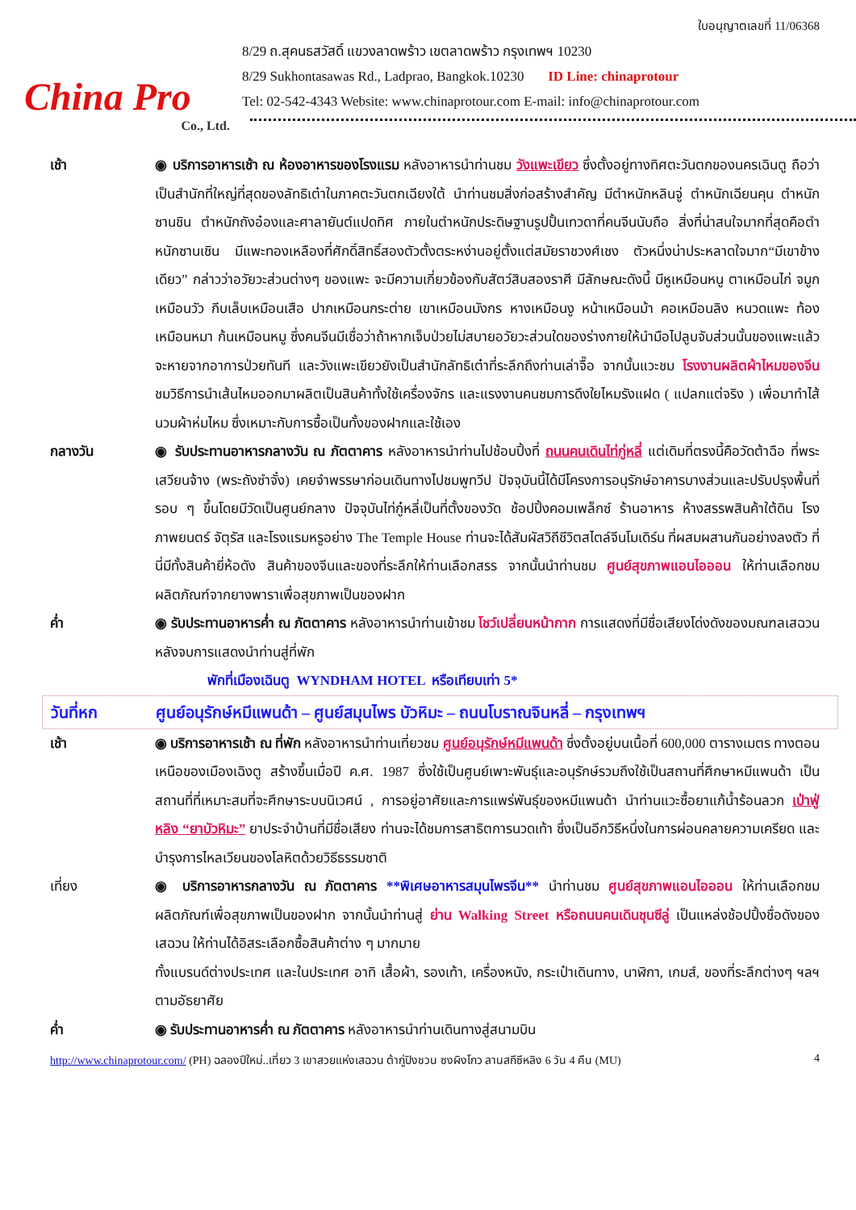China Pro
Co., Ltd.
ใบอนุญาตเลขที่ 11/06368
8/29 ถ.สุคนธสวัสดิ์ แขวงลาดพร้าว เขตลาดพร้าว กรุงเทพฯ 10230
8/29 Sukhontasawas Rd., Ladprao, Bangkok.10230 ID Line: chinaprotour
Tel: 02-542-4343 Website: www.chinaprotour.com E-mail: info@chinaprotour.com
เช้า ◉ บริการอาหารเช้า ณ ห้องอาหารของโรงแรม หลังอาหารนำท่านชม วังแพะเขียว ซึ่งตั้งอยู่ทางทิศตะวันตกของนครเฉินตู ถือว่าเป็นสำนักที่ใหญ่ที่สุดของลัทธิเต๋าในภาคตะวันตกเฉียงใต้ นำท่านชมสิ่งก่อสร้างสำคัญ มีตำหนักหลินจู่ ตำหนักเฉียนคุน ตำหนักซานชิน ตำหนักถังอ๋องและศาลายันต์แปดทิศ ภายในตำหนักประดิษฐานรูปปั้นเทวดาที่คนจีนนับถือ สิ่งที่น่าสนใจมากที่สุดคือตำหนักซานเชิน มีแพะทองเหลืองที่ศักดิ์สิทธิ์สองตัวตั้งตระหง่านอยู่ตั้งแต่สมัยราชวงศ์เชง ตัวหนึ่งน่าประหลาดใจมาก“มีเขาข้างเดียว” กล่าวว่าอวัยวะส่วนต่างๆ ของแพะ จะมีความเกี่ยวข้องกับสัตว์สิบสองราศี มีลักษณะดังนี้ มีหูเหมือนหนู ตาเหมือนไก่ จมูกเหมือนวัว กีบเล็บเหมือนเสือ ปากเหมือนกระต่าย เขาเหมือนมังกร หางเหมือนงู หน้าเหมือนม้า คอเหมือนลิง หนวดแพะ ท้องเหมือนหมา ก้นเหมือนหมู ซึ่งคนจีนมีเชื่อว่าถ้าหากเจ็บป่วยไม่สบายอวัยวะส่วนใดของร่างกายให้นำมือไปลูบจับส่วนนั้นของแพะแล้วจะหายจากอาการป่วยทันที และวังแพะเขียวยังเป็นสำนักลัทธิเต๋าที่ระลึกถึงท่านเล่าจื๊อ จากนั้นแวะชม โรงงานผลิตผ้าไหมของจีน ชมวิธีการนำเส้นไหมออกมาผลิตเป็นสินค้าทั้งใช้เครื่องจักร และแรงงานคนชมการดึงใยไหมรังแฝด ( แปลกแต่จริง ) เพื่อมาทำไส้นวมผ้าห่มไหม ซึ่งเหมาะกับการซื้อเป็นทั้งของฝากและใช้เอง
กลางวัน ◉ รับประทานอาหารกลางวัน ณ ภัตตาคาร หลังอาหารนำท่านไปช้อบปิ้งที่ ถนนคนเดินไท่กู่หลี่ แต่เดิมที่ตรงนี้คือวัดต้าฉือ ที่พระเสวียนจ้าง (พระถังซำจั๋ง) เคยจำพรรษาก่อนเดินทางไปชมพูทวีป ปัจจุบันนี้ได้มีโครงการอนุรักษ์อาคารบางส่วนและปรับปรุงพื้นที่รอบ ๆ ขึ้นโดยมีวัดเป็นศูนย์กลาง ปัจจุบันไท่กู๋หลี่เป็นที่ตั้งของวัด ช้อปปิ้งคอมเพล็กซ์ ร้านอาหาร ห้างสรรพสินค้าใต้ดิน โรงภาพยนตร์ จัตุรัส และโรงแรมหรูอย่าง The Temple House ท่านจะได้สัมผัสวิถีชีวิตสไตล์จีนโมเดิร์น ที่ผสมผสานกันอย่างลงตัว ที่นี่มีทั้งสินค้ายี่ห้อดัง สินค้าของจีนและของที่ระลึกให้ท่านเลือกสรร จากนั้นนำท่านชม ศูนย์สุขภาพแอนไอออน ให้ท่านเลือกชมผลิตภัณฑ์จากยางพาราเพื่อสุขภาพเป็นของฝาก
ค่ำ ◉ รับประทานอาหารค่ำ ณ ภัตตาคาร หลังอาหารนำท่านเข้าชม โชว์เปลี่ยนหน้ากาก การแสดงที่มีชื่อเสียงโด่งดังของมณฑลเสฉวน หลังจบการแสดงนำท่านสู่ที่พัก
พักที่เมืองเฉินตู WYNDHAM HOTEL หรือเทียบเท่า 5*
วันที่หก ศูนย์อนุรักษ์หมีแพนด้า – ศูนย์สมุนไพร บัวหิมะ – ถนนโบราณจินหลี่ – กรุงเทพฯ
เช้า ◉ บริการอาหารเช้า ณ ที่พัก หลังอาหารนำท่านเที่ยวชม ศูนย์อนุรักษ์หมีแพนด้า ซึ่งตั้งอยู่บนเนื้อที่ 600,000 ตารางเมตร ทางตอนเหนือของเมืองเฉิงตู สร้างขึ้นเมื่อปี ค.ศ. 1987 ซึ่งใช้เป็นศูนย์เพาะพันธุ์และอนุรักษ์รวมถึงใช้เป็นสถานที่ศึกษาหมีแพนด้า เป็นสถานที่ที่เหมาะสมที่จะศึกษาระบบนิเวศน์ , การอยู่อาศัยและการแพร่พันธุ์ของหมีแพนด้า นำท่านแวะซื้อยาแก้น้ำร้อนลวก เป่าฟู่หลิง “ยาบัวหิมะ” ยาประจำบ้านที่มีชื่อเสียง ท่านจะได้ชมการสาธิตการนวดเท้า ซึ่งเป็นอีกวิธีหนึ่งในการผ่อนคลายความเครียด และบำรุงการไหลเวียนของโลหิตด้วยวิธีธรรมชาติ
เที่ยง ◉ บริการอาหารกลางวัน ณ ภัตตาคาร **พิเศษอาหารสมุนไพรจีน** นำท่านชม ศูนย์สุขภาพแอนไอออน ให้ท่านเลือกชมผลิตภัณฑ์เพื่อสุขภาพเป็นของฝาก จากนั้นนำท่านสู่ ย่าน Walking Street หรือถนนคนเดินชุนซีลู่ เป็นแหล่งช้อปปิ้งชื่อดังของเสฉวน ให้ท่านได้อิสระเลือกซื้อสินค้าต่าง ๆ มากมาย
ทั้งแบรนด์ต่างประเทศ และในประเทศ อาทิ เสื้อผ้า, รองเท้า, เครื่องหนัง, กระเป๋าเดินทาง, นาฬิกา, เกมส์, ของที่ระลึกต่างๆ ฯลฯ ตามอัธยาศัย
ค่ำ ◉ รับประทานอาหารค่ำ ณ ภัตตาคาร หลังอาหารนำท่านเดินทางสู่สนามบิน
http://www.chinaprotour.com/ (PH) ฉลองปีใหม่..เที่ยว 3 เขาสวยแห่งเสฉวน ต้ากู่ปิงชวน ซงผิงโกว ลานสกีซีหลิง 6 วัน 4 คืน (MU)
4